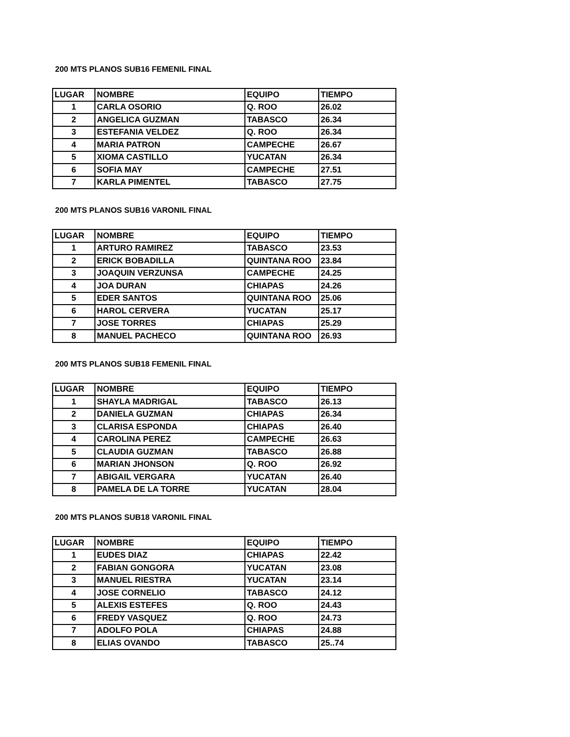200 MTS PLANOS SUB16 FEMENIL FINAL
| LUGAR | NOMBRE | EQUIPO | TIEMPO |
| --- | --- | --- | --- |
| 1 | CARLA OSORIO | Q. ROO | 26.02 |
| 2 | ANGELICA GUZMAN | TABASCO | 26.34 |
| 3 | ESTEFANIA VELDEZ | Q. ROO | 26.34 |
| 4 | MARIA PATRON | CAMPECHE | 26.67 |
| 5 | XIOMA CASTILLO | YUCATAN | 26.34 |
| 6 | SOFIA MAY | CAMPECHE | 27.51 |
| 7 | KARLA PIMENTEL | TABASCO | 27.75 |
200 MTS PLANOS SUB16 VARONIL FINAL
| LUGAR | NOMBRE | EQUIPO | TIEMPO |
| --- | --- | --- | --- |
| 1 | ARTURO RAMIREZ | TABASCO | 23.53 |
| 2 | ERICK BOBADILLA | QUINTANA ROO | 23.84 |
| 3 | JOAQUIN VERZUNSA | CAMPECHE | 24.25 |
| 4 | JOA DURAN | CHIAPAS | 24.26 |
| 5 | EDER SANTOS | QUINTANA ROO | 25.06 |
| 6 | HAROL CERVERA | YUCATAN | 25.17 |
| 7 | JOSE TORRES | CHIAPAS | 25.29 |
| 8 | MANUEL PACHECO | QUINTANA ROO | 26.93 |
200 MTS PLANOS SUB18 FEMENIL FINAL
| LUGAR | NOMBRE | EQUIPO | TIEMPO |
| --- | --- | --- | --- |
| 1 | SHAYLA MADRIGAL | TABASCO | 26.13 |
| 2 | DANIELA GUZMAN | CHIAPAS | 26.34 |
| 3 | CLARISA ESPONDA | CHIAPAS | 26.40 |
| 4 | CAROLINA PEREZ | CAMPECHE | 26.63 |
| 5 | CLAUDIA GUZMAN | TABASCO | 26.88 |
| 6 | MARIAN JHONSON | Q. ROO | 26.92 |
| 7 | ABIGAIL VERGARA | YUCATAN | 26.40 |
| 8 | PAMELA DE LA TORRE | YUCATAN | 28.04 |
200 MTS PLANOS SUB18 VARONIL FINAL
| LUGAR | NOMBRE | EQUIPO | TIEMPO |
| --- | --- | --- | --- |
| 1 | EUDES DIAZ | CHIAPAS | 22.42 |
| 2 | FABIAN GONGORA | YUCATAN | 23.08 |
| 3 | MANUEL RIESTRA | YUCATAN | 23.14 |
| 4 | JOSE CORNELIO | TABASCO | 24.12 |
| 5 | ALEXIS ESTEFES | Q. ROO | 24.43 |
| 6 | FREDY VASQUEZ | Q. ROO | 24.73 |
| 7 | ADOLFO POLA | CHIAPAS | 24.88 |
| 8 | ELIAS OVANDO | TABASCO | 25..74 |